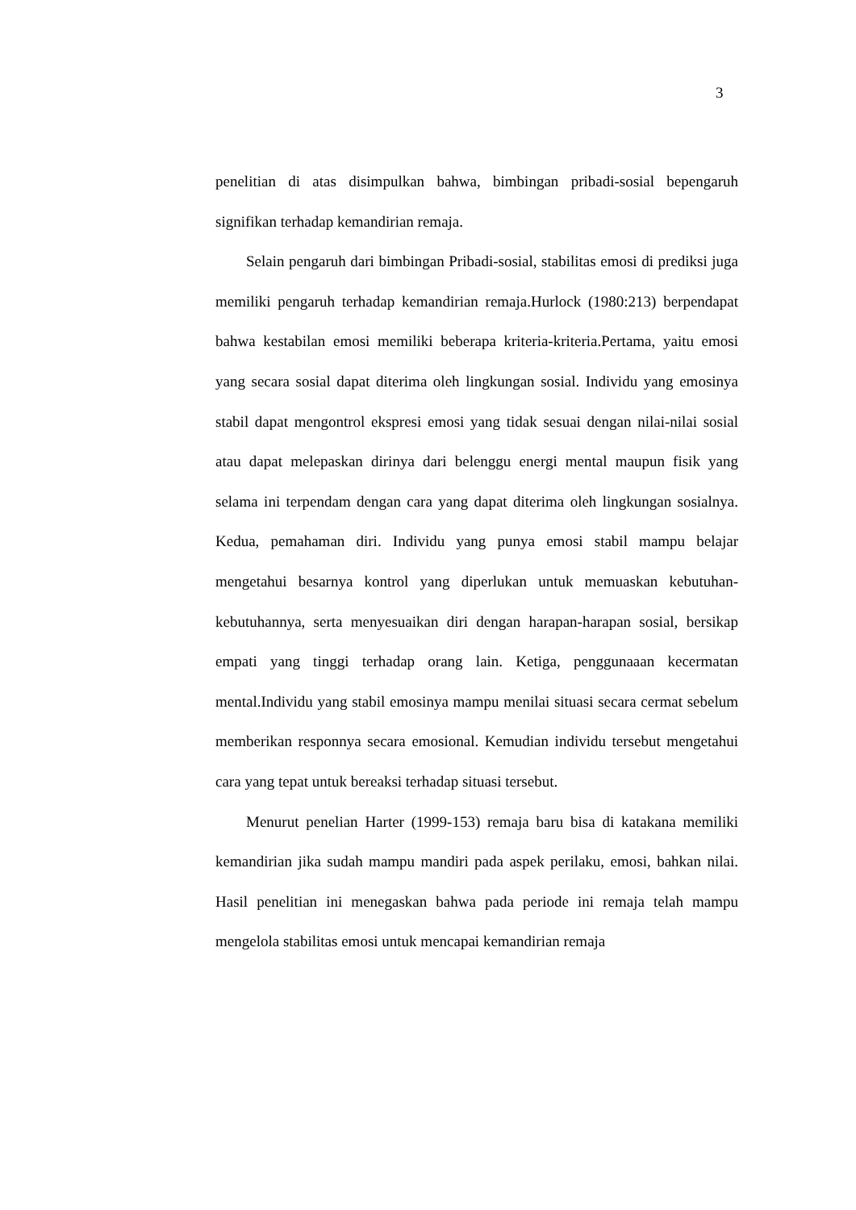3
penelitian di atas disimpulkan bahwa, bimbingan pribadi-sosial bepengaruh signifikan terhadap kemandirian remaja.
Selain pengaruh dari bimbingan Pribadi-sosial, stabilitas emosi di prediksi juga memiliki pengaruh terhadap kemandirian remaja.Hurlock (1980:213) berpendapat bahwa kestabilan emosi memiliki beberapa kriteria-kriteria.Pertama, yaitu emosi yang secara sosial dapat diterima oleh lingkungan sosial. Individu yang emosinya stabil dapat mengontrol ekspresi emosi yang tidak sesuai dengan nilai-nilai sosial atau dapat melepaskan dirinya dari belenggu energi mental maupun fisik yang selama ini terpendam dengan cara yang dapat diterima oleh lingkungan sosialnya. Kedua, pemahaman diri. Individu yang punya emosi stabil mampu belajar mengetahui besarnya kontrol yang diperlukan untuk memuaskan kebutuhan-kebutuhannya, serta menyesuaikan diri dengan harapan-harapan sosial, bersikap empati yang tinggi terhadap orang lain. Ketiga, penggunaaan kecermatan mental.Individu yang stabil emosinya mampu menilai situasi secara cermat sebelum memberikan responnya secara emosional. Kemudian individu tersebut mengetahui cara yang tepat untuk bereaksi terhadap situasi tersebut.
Menurut penelian Harter (1999-153) remaja baru bisa di katakana memiliki kemandirian jika sudah mampu mandiri pada aspek perilaku, emosi, bahkan nilai. Hasil penelitian ini menegaskan bahwa pada periode ini remaja telah mampu mengelola stabilitas emosi untuk mencapai kemandirian remaja